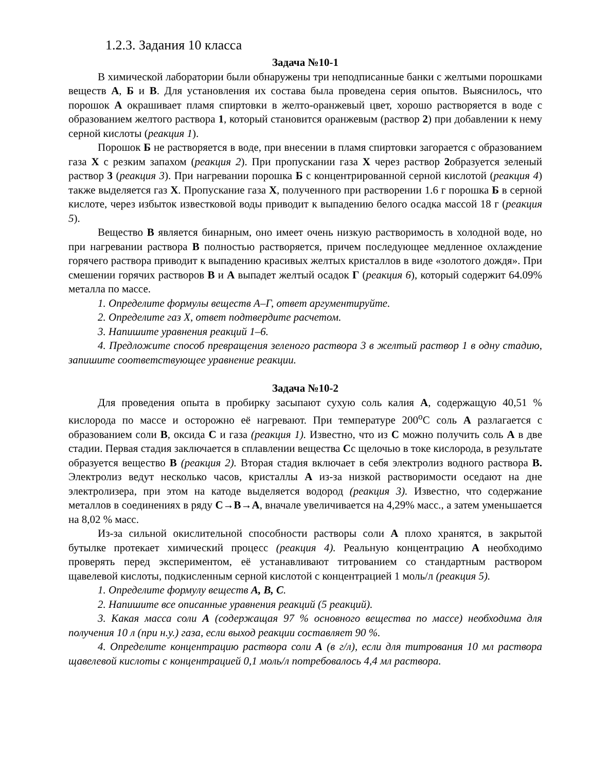1.2.3. Задания 10 класса
Задача №10-1
В химической лаборатории были обнаружены три неподписанные банки с желтыми порошками веществ А, Б и В. Для установления их состава была проведена серия опытов. Выяснилось, что порошок А окрашивает пламя спиртовки в желто-оранжевый цвет, хорошо растворяется в воде с образованием желтого раствора 1, который становится оранжевым (раствор 2) при добавлении к нему серной кислоты (реакция 1).
Порошок Б не растворяется в воде, при внесении в пламя спиртовки загорается с образованием газа X с резким запахом (реакция 2). При пропускании газа X через раствор 2образуется зеленый раствор 3 (реакция 3). При нагревании порошка Б с концентрированной серной кислотой (реакция 4) также выделяется газ X. Пропускание газа X, полученного при растворении 1.6 г порошка Б в серной кислоте, через избыток известковой воды приводит к выпадению белого осадка массой 18 г (реакция 5).
Вещество В является бинарным, оно имеет очень низкую растворимость в холодной воде, но при нагревании раствора В полностью растворяется, причем последующее медленное охлаждение горячего раствора приводит к выпадению красивых желтых кристаллов в виде «золотого дождя». При смешении горячих растворов В и А выпадет желтый осадок Г (реакция 6), который содержит 64.09% металла по массе.
1. Определите формулы веществ А–Г, ответ аргументируйте.
2. Определите газ X, ответ подтвердите расчетом.
3. Напишите уравнения реакций 1–6.
4. Предложите способ превращения зеленого раствора 3 в желтый раствор 1 в одну стадию, запишите соответствующее уравнение реакции.
Задача №10-2
Для проведения опыта в пробирку засыпают сухую соль калия А, содержащую 40,51 % кислорода по массе и осторожно её нагревают. При температуре 200<sup>o</sup>С соль А разлагается с образованием соли В, оксида С и газа (реакция 1). Известно, что из С можно получить соль А в две стадии. Первая стадия заключается в сплавлении вещества Сс щелочью в токе кислорода, в результате образуется вещество В (реакция 2). Вторая стадия включает в себя электролиз водного раствора В. Электролиз ведут несколько часов, кристаллы А из-за низкой растворимости оседают на дне электролизера, при этом на катоде выделяется водород (реакция 3). Известно, что содержание металлов в соединениях в ряду С→В→А, вначале увеличивается на 4,29% масс., а затем уменьшается на 8,02 % масс.
Из-за сильной окислительной способности растворы соли А плохо хранятся, в закрытой бутылке протекает химический процесс (реакция 4). Реальную концентрацию А необходимо проверять перед экспериментом, её устанавливают титрованием со стандартным раствором щавелевой кислоты, подкисленным серной кислотой с концентрацией 1 моль/л (реакция 5).
1. Определите формулу веществ А, В, С.
2. Напишите все описанные уравнения реакций (5 реакций).
3. Какая масса соли А (содержащая 97 % основного вещества по массе) необходима для получения 10 л (при н.у.) газа, если выход реакции составляет 90 %.
4. Определите концентрацию раствора соли А (в г/л), если для титрования 10 мл раствора щавелевой кислоты с концентрацией 0,1 моль/л потребовалось 4,4 мл раствора.